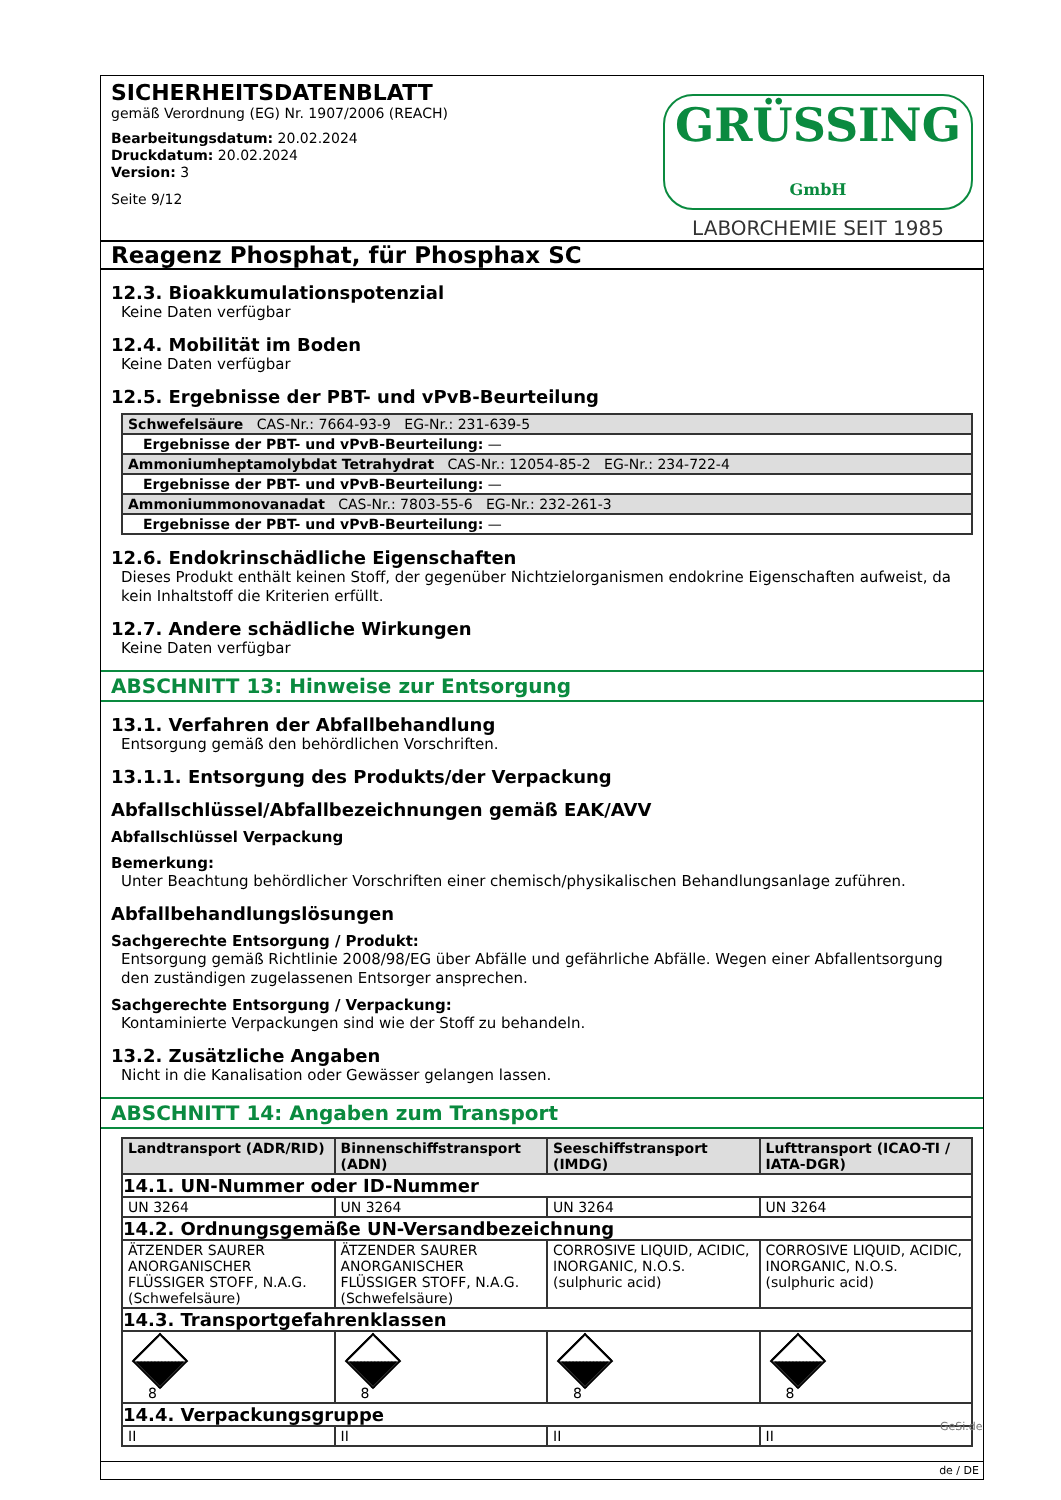SICHERHEITSDATENBLATT
gemäß Verordnung (EG) Nr. 1907/2006 (REACH)
Bearbeitungsdatum: 20.02.2024
Druckdatum: 20.02.2024
Version: 3
Seite 9/12
GRÜSSING GmbH
LABORCHEMIE SEIT 1985
Reagenz Phosphat, für Phosphax SC
12.3. Bioakkumulationspotenzial
Keine Daten verfügbar
12.4. Mobilität im Boden
Keine Daten verfügbar
12.5. Ergebnisse der PBT- und vPvB-Beurteilung
| Schwefelsäure CAS-Nr.: 7664-93-9 EG-Nr.: 231-639-5 |
| Ergebnisse der PBT- und vPvB-Beurteilung: — |
| Ammoniumheptamolybdat Tetrahydrat CAS-Nr.: 12054-85-2 EG-Nr.: 234-722-4 |
| Ergebnisse der PBT- und vPvB-Beurteilung: — |
| Ammoniummonovanadat CAS-Nr.: 7803-55-6 EG-Nr.: 232-261-3 |
| Ergebnisse der PBT- und vPvB-Beurteilung: — |
12.6. Endokrinschädliche Eigenschaften
Dieses Produkt enthält keinen Stoff, der gegenüber Nichtzielorganismen endokrine Eigenschaften aufweist, da kein Inhaltstoff die Kriterien erfüllt.
12.7. Andere schädliche Wirkungen
Keine Daten verfügbar
ABSCHNITT 13: Hinweise zur Entsorgung
13.1. Verfahren der Abfallbehandlung
Entsorgung gemäß den behördlichen Vorschriften.
13.1.1. Entsorgung des Produkts/der Verpackung
Abfallschlüssel/Abfallbezeichnungen gemäß EAK/AVV
Abfallschlüssel Verpackung
Bemerkung:
Unter Beachtung behördlicher Vorschriften einer chemisch/physikalischen Behandlungsanlage zuführen.
Abfallbehandlungslösungen
Sachgerechte Entsorgung / Produkt:
Entsorgung gemäß Richtlinie 2008/98/EG über Abfälle und gefährliche Abfälle. Wegen einer Abfallentsorgung den zuständigen zugelassenen Entsorger ansprechen.
Sachgerechte Entsorgung / Verpackung:
Kontaminierte Verpackungen sind wie der Stoff zu behandeln.
13.2. Zusätzliche Angaben
Nicht in die Kanalisation oder Gewässer gelangen lassen.
ABSCHNITT 14: Angaben zum Transport
| Landtransport (ADR/RID) | Binnenschiffstransport (ADN) | Seeschiffstransport (IMDG) | Lufttransport (ICAO-TI / IATA-DGR) |
| --- | --- | --- | --- |
| 14.1. UN-Nummer oder ID-Nummer | | | |
| UN 3264 | UN 3264 | UN 3264 | UN 3264 |
| 14.2. Ordnungsgemäße UN-Versandbezeichnung | | | |
| ÄTZENDER SAURER ANORGANISCHER FLÜSSIGER STOFF, N.A.G. (Schwefelsäure) | ÄTZENDER SAURER ANORGANISCHER FLÜSSIGER STOFF, N.A.G. (Schwefelsäure) | CORROSIVE LIQUID, ACIDIC, INORGANIC, N.O.S. (sulphuric acid) | CORROSIVE LIQUID, ACIDIC, INORGANIC, N.O.S. (sulphuric acid) |
| 14.3. Transportgefahrenklassen | | | |
| 8 | 8 | 8 | 8 |
| 14.4. Verpackungsgruppe | | | |
| II | II | II | II |
de / DE
GeSi.de